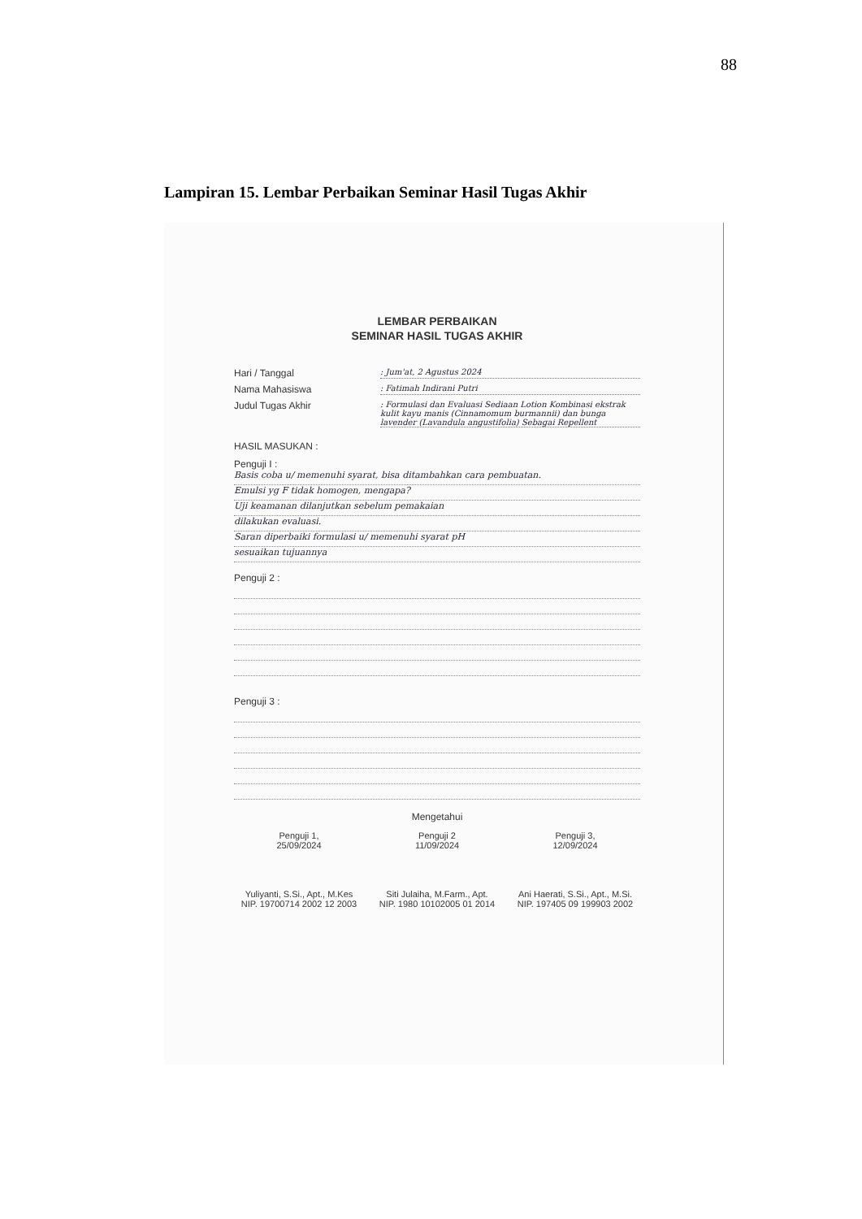88
Lampiran 15. Lembar Perbaikan Seminar Hasil Tugas Akhir
LEMBAR PERBAIKAN
SEMINAR HASIL TUGAS AKHIR
Hari / Tanggal: Jum'at, 2 Agustus 2024
Nama Mahasiswa: Fatimah Indirani Putri
Judul Tugas Akhir: Formulasi dan Evaluasi Sediaan Lotion Kombinasi ekstrak kulit kayu manis (Cinnamomum burmannii) dan bunga lavender (Lavandula angustifolia) Sebagai Repellent
HASIL MASUKAN :
Penguji I :
Basis coba u/ memenuhi syarat, bisa ditambahkan cara pembuatan.
Emulsi yg F tidak homogen, mengapa?
Uji keamanan dilanjutkan sebelum pemakaian
dilakukan evaluasi.
Saran diperbaiki formulasi u/ memenuhi syarat pH
sesuaikan tujuannya
Penguji 2 :
Penguji 3 :
Mengetahui
Penguji 1,
25/09/2024
Yuliyanti, S.Si., Apt., M.Kes
NIP. 19700714 2002 12 2003
Penguji 2
11/09/2024
Siti Julaiha, M.Farm., Apt.
NIP. 1980 10102005 01 2014
Penguji 3,
12/09/2024
Ani Haerati, S.Si., Apt., M.Si.
NIP. 197405 09 199903 2002